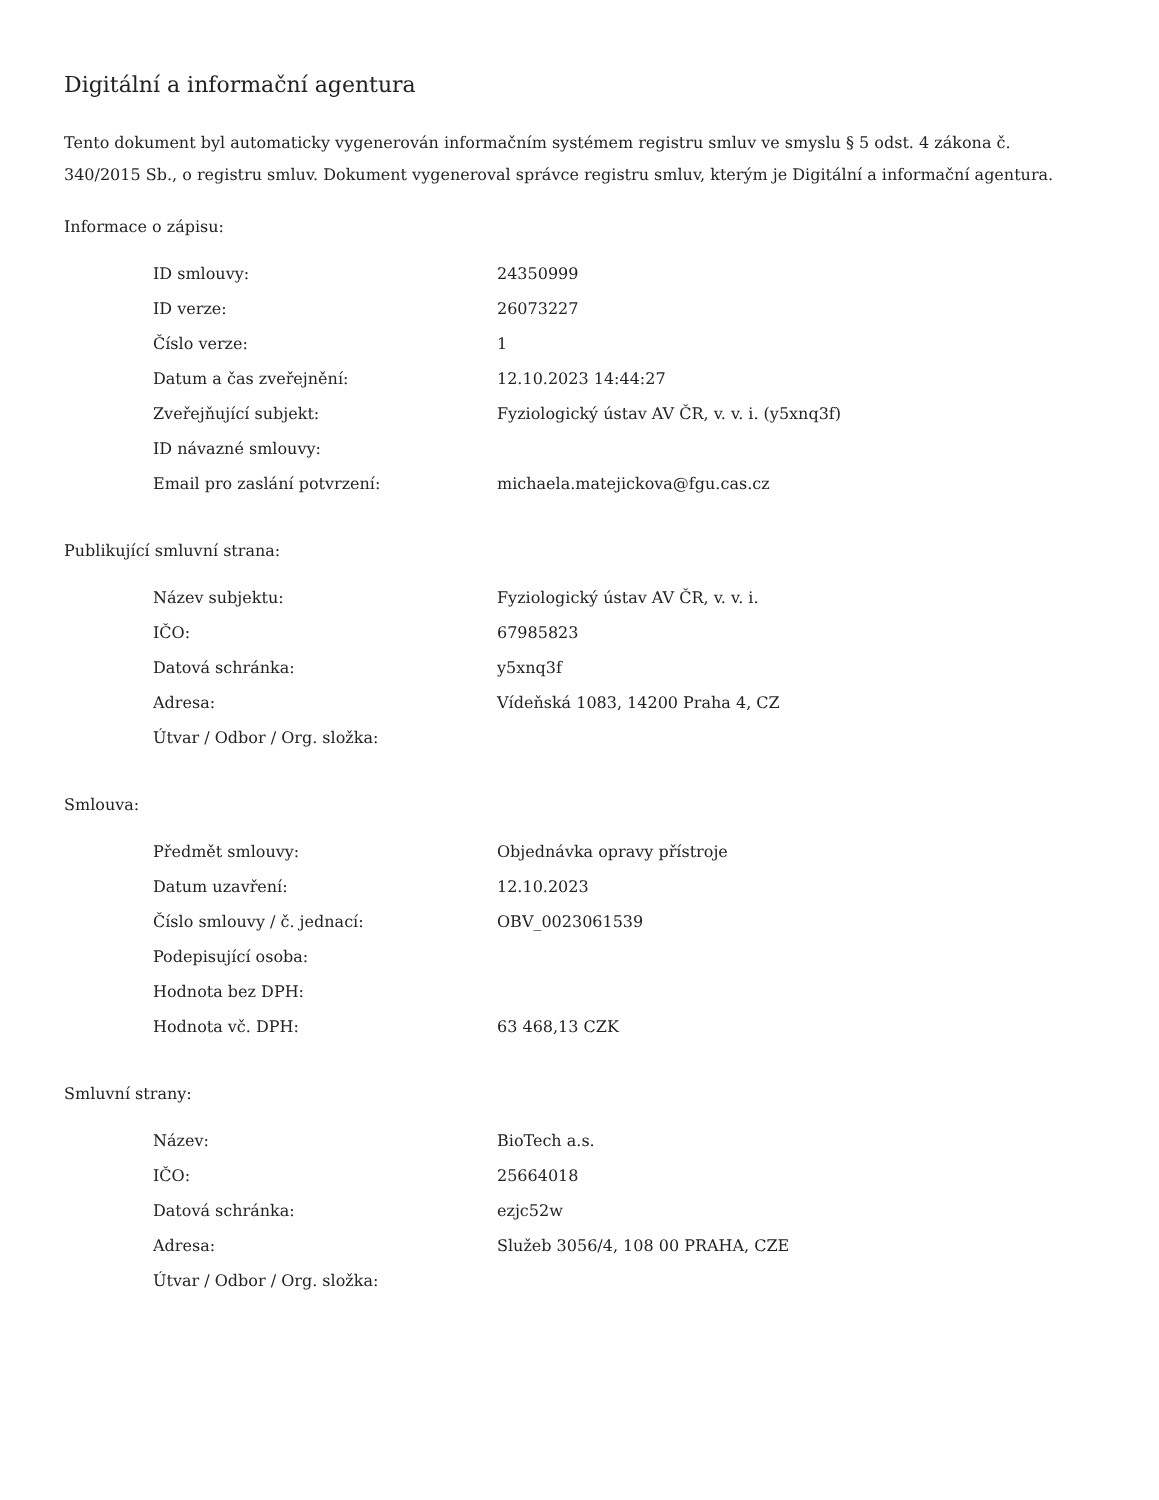Digitální a informační agentura
Tento dokument byl automaticky vygenerován informačním systémem registru smluv ve smyslu § 5 odst. 4 zákona č. 340/2015 Sb., o registru smluv. Dokument vygeneroval správce registru smluv, kterým je Digitální a informační agentura.
Informace o zápisu:
| ID smlouvy: | 24350999 |
| ID verze: | 26073227 |
| Číslo verze: | 1 |
| Datum a čas zveřejnění: | 12.10.2023 14:44:27 |
| Zveřejňující subjekt: | Fyziologický ústav AV ČR, v. v. i. (y5xnq3f) |
| ID návazné smlouvy: | |
| Email pro zaslání potvrzení: | michaela.matejickova@fgu.cas.cz |
Publikující smluvní strana:
| Název subjektu: | Fyziologický ústav AV ČR, v. v. i. |
| IČO: | 67985823 |
| Datová schránka: | y5xnq3f |
| Adresa: | Vídeňská 1083, 14200 Praha 4, CZ |
| Útvar / Odbor / Org. složka: | |
Smlouva:
| Předmět smlouvy: | Objednávka opravy přístroje |
| Datum uzavření: | 12.10.2023 |
| Číslo smlouvy / č. jednací: | OBV_0023061539 |
| Podepisující osoba: | |
| Hodnota bez DPH: | |
| Hodnota vč. DPH: | 63 468,13 CZK |
Smluvní strany:
| Název: | BioTech a.s. |
| IČO: | 25664018 |
| Datová schránka: | ezjc52w |
| Adresa: | Služeb 3056/4, 108 00 PRAHA, CZE |
| Útvar / Odbor / Org. složka: | |